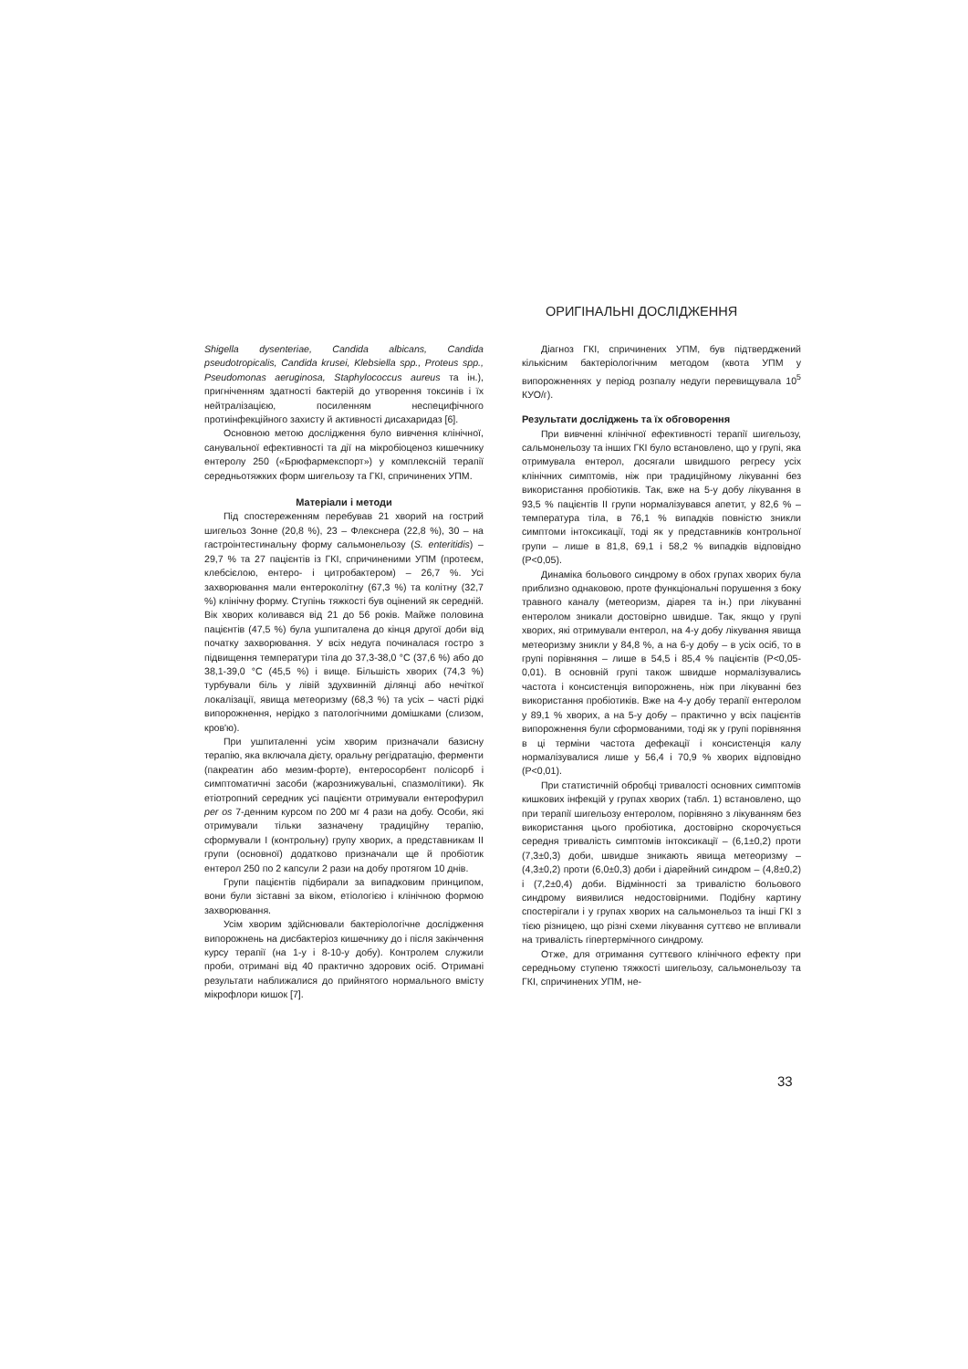ОРИГІНАЛЬНІ ДОСЛІДЖЕННЯ
Shigella dysenteriae, Candida albicans, Candida pseudotropicalis, Candida krusei, Klebsiella spp., Proteus spp., Pseudomonas aeruginosa, Staphylococcus aureus та ін.), пригніченням здатності бактерій до утворення токсинів і їх нейтралізацією, посиленням неспецифічного протиінфекційного захисту й активності дисахаридаз [6].
Основною метою дослідження було вивчення клінічної, санувальної ефективності та дії на мікробіоценоз кишечнику ентеролу 250 («Брюфармекспорт») у комплексній терапії середньотяжких форм шигельозу та ГКІ, спричинених УПМ.
Матеріали і методи
Під спостереженням перебував 21 хворий на гострий шигельоз Зонне (20,8 %), 23 – Флекснера (22,8 %), 30 – на гастроінтестинальну форму сальмонельозу (S. enteritidis) – 29,7 % та 27 пацієнтів із ГКІ, спричиненими УПМ (протеєм, клебсієлою, ентеро- і цитробактером) – 26,7 %. Усі захворювання мали ентероколітну (67,3 %) та колітну (32,7 %) клінічну форму. Ступінь тяжкості був оцінений як середній. Вік хворих коливався від 21 до 56 років. Майже половина пацієнтів (47,5 %) була ушпиталена до кінця другої доби від початку захворювання. У всіх недуга починалася гостро з підвищення температури тіла до 37,3-38,0 °С (37,6 %) або до 38,1-39,0 °С (45,5 %) і вище. Більшість хворих (74,3 %) турбували біль у лівій здухвинній ділянці або нечіткої локалізації, явища метеоризму (68,3 %) та усіх – часті рідкі випорожнення, нерідко з патологічними домішками (слизом, кров'ю).
При ушпиталенні усім хворим призначали базисну терапію, яка включала дієту, оральну регідратацію, ферменти (пакреатин або мезим-форте), ентеросорбент полісорб і симптоматичні засоби (жарознижувальні, спазмолітики). Як етіотропний середник усі пацієнти отримували ентерофурил per os 7-денним курсом по 200 мг 4 рази на добу. Особи, які отримували тільки зазначену традиційну терапію, сформували I (контрольну) групу хворих, а представникам II групи (основної) додатково призначали ще й пробіотик ентерол 250 по 2 капсули 2 рази на добу протягом 10 днів.
Групи пацієнтів підбирали за випадковим принципом, вони були зіставні за віком, етіологією і клінічною формою захворювання.
Усім хворим здійснювали бактеріологічне дослідження випорожнень на дисбактеріоз кишечнику до і після закінчення курсу терапії (на 1-у і 8-10-у добу). Контролем служили проби, отримані від 40 практично здорових осіб. Отримані результати наближалися до прийнятого нормального вмісту мікрофлори кишок [7].
Діагноз ГКІ, спричинених УПМ, був підтверджений кількісним бактеріологічним методом (квота УПМ у випорожненнях у період розпалу недуги перевищувала 10<sup>5</sup> КУО/г).
Результати досліджень та їх обговорення
При вивченні клінічної ефективності терапії шигельозу, сальмонельозу та інших ГКІ було встановлено, що у групі, яка отримувала ентерол, досягали швидшого регресу усіх клінічних симптомів, ніж при традиційному лікуванні без використання пробіотиків. Так, вже на 5-у добу лікування в 93,5 % пацієнтів II групи нормалізувався апетит, у 82,6 % – температура тіла, в 76,1 % випадків повністю зникли симптоми інтоксикації, тоді як у представників контрольної групи – лише в 81,8, 69,1 і 58,2 % випадків відповідно (Р<0,05).
Динаміка больового синдрому в обох групах хворих була приблизно однаковою, проте функціональні порушення з боку травного каналу (метеоризм, діарея та ін.) при лікуванні ентеролом зникали достовірно швидше. Так, якщо у групі хворих, які отримували ентерол, на 4-у добу лікування явища метеоризму зникли у 84,8 %, а на 6-у добу – в усіх осіб, то в групі порівняння – лише в 54,5 і 85,4 % пацієнтів (Р<0,05-0,01). В основній групі також швидше нормалізувались частота і консистенція випорожнень, ніж при лікуванні без використання пробіотиків. Вже на 4-у добу терапії ентеролом у 89,1 % хворих, а на 5-у добу – практично у всіх пацієнтів випорожнення були сформованими, тоді як у групі порівняння в ці терміни частота дефекації і консистенція калу нормалізувалися лише у 56,4 і 70,9 % хворих відповідно (Р<0,01).
При статистичній обробці тривалості основних симптомів кишкових інфекцій у групах хворих (табл. 1) встановлено, що при терапії шигельозу ентеролом, порівняно з лікуванням без використання цього пробіотика, достовірно скорочується середня тривалість симптомів інтоксикації – (6,1±0,2) проти (7,3±0,3) доби, швидше зникають явища метеоризму – (4,3±0,2) проти (6,0±0,3) доби і діарейний синдром – (4,8±0,2) і (7,2±0,4) доби. Відмінності за тривалістю больового синдрому виявилися недостовірними. Подібну картину спостерігали і у групах хворих на сальмонельоз та інші ГКІ з тією різницею, що різні схеми лікування суттєво не впливали на тривалість гіпертермічного синдрому.
Отже, для отримання суттєвого клінічного ефекту при середньому ступеню тяжкості шигельозу, сальмонельозу та ГКІ, спричинених УПМ, не-
33